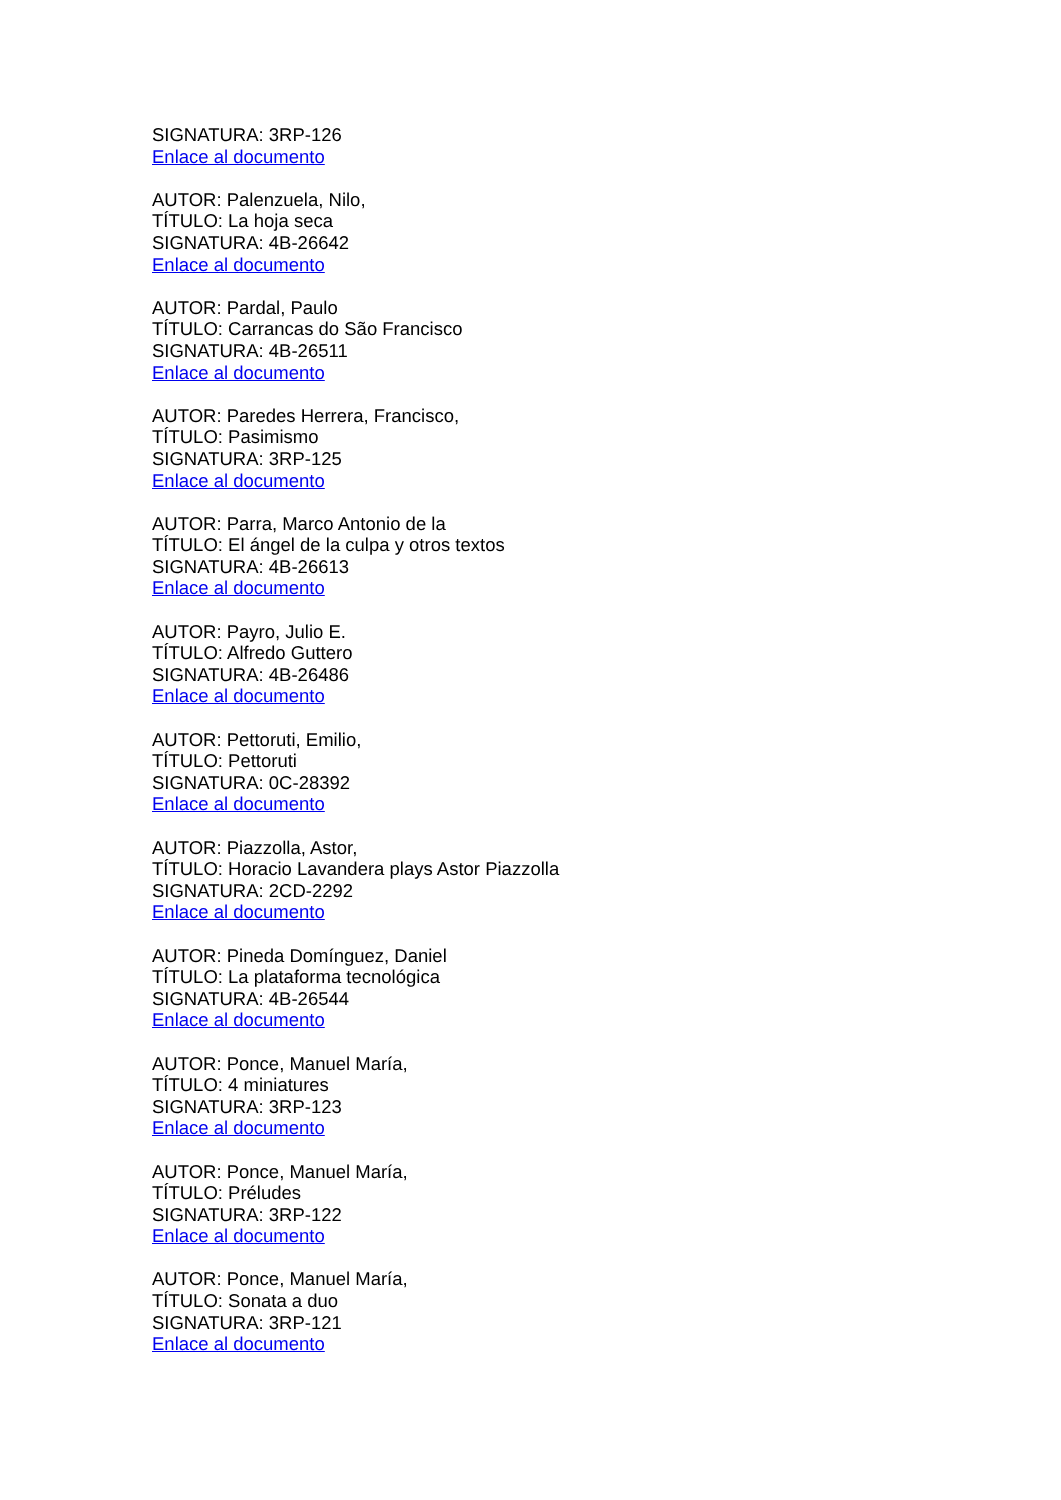SIGNATURA: 3RP-126
Enlace al documento
AUTOR: Palenzuela, Nilo,
TÍTULO: La hoja seca
SIGNATURA: 4B-26642
Enlace al documento
AUTOR: Pardal, Paulo
TÍTULO: Carrancas do São Francisco
SIGNATURA: 4B-26511
Enlace al documento
AUTOR: Paredes Herrera, Francisco,
TÍTULO: Pasimismo
SIGNATURA: 3RP-125
Enlace al documento
AUTOR: Parra, Marco Antonio de la
TÍTULO: El ángel de la culpa y otros textos
SIGNATURA: 4B-26613
Enlace al documento
AUTOR: Payro, Julio E.
TÍTULO: Alfredo Guttero
SIGNATURA: 4B-26486
Enlace al documento
AUTOR: Pettoruti, Emilio,
TÍTULO: Pettoruti
SIGNATURA: 0C-28392
Enlace al documento
AUTOR: Piazzolla, Astor,
TÍTULO: Horacio Lavandera plays Astor Piazzolla
SIGNATURA: 2CD-2292
Enlace al documento
AUTOR: Pineda Domínguez, Daniel
TÍTULO: La plataforma tecnológica
SIGNATURA: 4B-26544
Enlace al documento
AUTOR: Ponce, Manuel María,
TÍTULO: 4 miniatures
SIGNATURA: 3RP-123
Enlace al documento
AUTOR: Ponce, Manuel María,
TÍTULO: Préludes
SIGNATURA: 3RP-122
Enlace al documento
AUTOR: Ponce, Manuel María,
TÍTULO: Sonata a duo
SIGNATURA: 3RP-121
Enlace al documento